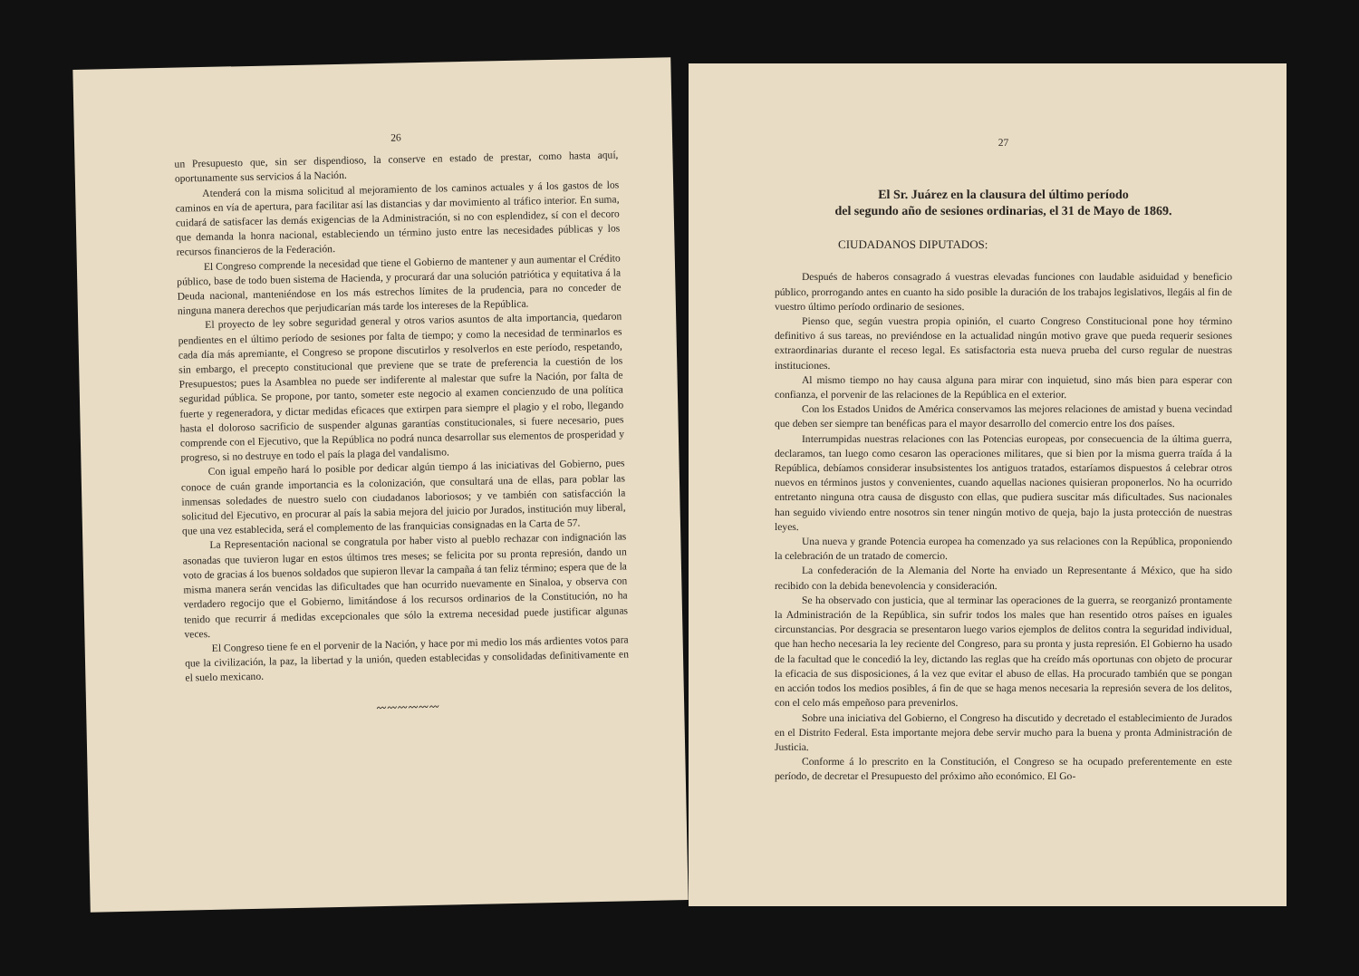26
un Presupuesto que, sin ser dispendioso, la conserve en estado de prestar, como hasta aquí, oportunamente sus servicios á la Nación.
Atenderá con la misma solicitud al mejoramiento de los caminos actuales y á los gastos de los caminos en vía de apertura, para facilitar así las distancias y dar movimiento al tráfico interior. En suma, cuidará de satisfacer las demás exigencias de la Administración, si no con esplendidez, sí con el decoro que demanda la honra nacional, estableciendo un término justo entre las necesidades públicas y los recursos financieros de la Federación.
El Congreso comprende la necesidad que tiene el Gobierno de mantener y aun aumentar el Crédito público, base de todo buen sistema de Hacienda, y procurará dar una solución patriótica y equitativa á la Deuda nacional, manteniéndose en los más estrechos límites de la prudencia, para no conceder de ninguna manera derechos que perjudicarían más tarde los intereses de la República.
El proyecto de ley sobre seguridad general y otros varios asuntos de alta importancia, quedaron pendientes en el último período de sesiones por falta de tiempo; y como la necesidad de terminarlos es cada día más apremiante, el Congreso se propone discutirlos y resolverlos en este período, respetando, sin embargo, el precepto constitucional que previene que se trate de preferencia la cuestión de los Presupuestos; pues la Asamblea no puede ser indiferente al malestar que sufre la Nación, por falta de seguridad pública. Se propone, por tanto, someter este negocio al examen concienzudo de una política fuerte y regeneradora, y dictar medidas eficaces que extirpen para siempre el plagio y el robo, llegando hasta el doloroso sacrificio de suspender algunas garantías constitucionales, si fuere necesario, pues comprende con el Ejecutivo, que la República no podrá nunca desarrollar sus elementos de prosperidad y progreso, si no destruye en todo el país la plaga del vandalismo.
Con igual empeño hará lo posible por dedicar algún tiempo á las iniciativas del Gobierno, pues conoce de cuán grande importancia es la colonización, que consultará una de ellas, para poblar las inmensas soledades de nuestro suelo con ciudadanos laboriosos; y ve también con satisfacción la solicitud del Ejecutivo, en procurar al país la sabia mejora del juicio por Jurados, institución muy liberal, que una vez establecida, será el complemento de las franquicias consignadas en la Carta de 57.
La Representación nacional se congratula por haber visto al pueblo rechazar con indignación las asonadas que tuvieron lugar en estos últimos tres meses; se felicita por su pronta represión, dando un voto de gracias á los buenos soldados que supieron llevar la campaña á tan feliz término; espera que de la misma manera serán vencidas las dificultades que han ocurrido nuevamente en Sinaloa, y observa con verdadero regocijo que el Gobierno, limitándose á los recursos ordinarios de la Constitución, no ha tenido que recurrir á medidas excepcionales que sólo la extrema necesidad puede justificar algunas veces.
El Congreso tiene fe en el porvenir de la Nación, y hace por mi medio los más ardientes votos para que la civilización, la paz, la libertad y la unión, queden establecidas y consolidadas definitivamente en el suelo mexicano.
〰〰〰〰〰〰
27
El Sr. Juárez en la clausura del último período
del segundo año de sesiones ordinarias, el 31 de Mayo de 1869.
CIUDADANOS DIPUTADOS:
Después de haberos consagrado á vuestras elevadas funciones con laudable asiduidad y beneficio público, prorrogando antes en cuanto ha sido posible la duración de los trabajos legislativos, llegáis al fin de vuestro último período ordinario de sesiones.
Pienso que, según vuestra propia opinión, el cuarto Congreso Constitucional pone hoy término definitivo á sus tareas, no previéndose en la actualidad ningún motivo grave que pueda requerir sesiones extraordinarias durante el receso legal. Es satisfactoria esta nueva prueba del curso regular de nuestras instituciones.
Al mismo tiempo no hay causa alguna para mirar con inquietud, sino más bien para esperar con confianza, el porvenir de las relaciones de la República en el exterior.
Con los Estados Unidos de América conservamos las mejores relaciones de amistad y buena vecindad que deben ser siempre tan benéficas para el mayor desarrollo del comercio entre los dos países.
Interrumpidas nuestras relaciones con las Potencias europeas, por consecuencia de la última guerra, declaramos, tan luego como cesaron las operaciones militares, que si bien por la misma guerra traída á la República, debíamos considerar insubsistentes los antiguos tratados, estaríamos dispuestos á celebrar otros nuevos en términos justos y convenientes, cuando aquellas naciones quisieran proponerlos. No ha ocurrido entretanto ninguna otra causa de disgusto con ellas, que pudiera suscitar más dificultades. Sus nacionales han seguido viviendo entre nosotros sin tener ningún motivo de queja, bajo la justa protección de nuestras leyes.
Una nueva y grande Potencia europea ha comenzado ya sus relaciones con la República, proponiendo la celebración de un tratado de comercio.
La confederación de la Alemania del Norte ha enviado un Representante á México, que ha sido recibido con la debida benevolencia y consideración.
Se ha observado con justicia, que al terminar las operaciones de la guerra, se reorganizó prontamente la Administración de la República, sin sufrir todos los males que han resentido otros países en iguales circunstancias. Por desgracia se presentaron luego varios ejemplos de delitos contra la seguridad individual, que han hecho necesaria la ley reciente del Congreso, para su pronta y justa represión. El Gobierno ha usado de la facultad que le concedió la ley, dictando las reglas que ha creído más oportunas con objeto de procurar la eficacia de sus disposiciones, á la vez que evitar el abuso de ellas. Ha procurado también que se pongan en acción todos los medios posibles, á fin de que se haga menos necesaria la represión severa de los delitos, con el celo más empeñoso para prevenirlos.
Sobre una iniciativa del Gobierno, el Congreso ha discutido y decretado el establecimiento de Jurados en el Distrito Federal. Esta importante mejora debe servir mucho para la buena y pronta Administración de Justicia.
Conforme á lo prescrito en la Constitución, el Congreso se ha ocupado preferentemente en este período, de decretar el Presupuesto del próximo año económico. El Go-